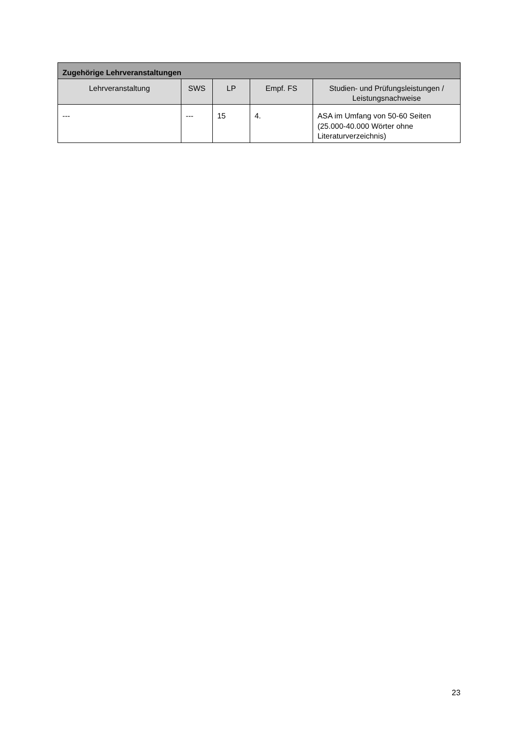| Zugehörige Lehrveranstaltungen | | | | |
| --- | --- | --- | --- | --- |
| Lehrveranstaltung | SWS | LP | Empf. FS | Studien- und Prüfungsleistungen / Leistungsnachweise |
| --- | --- | 15 | 4. | ASA im Umfang von 50-60 Seiten (25.000-40.000 Wörter ohne Literaturverzeichnis) |
23